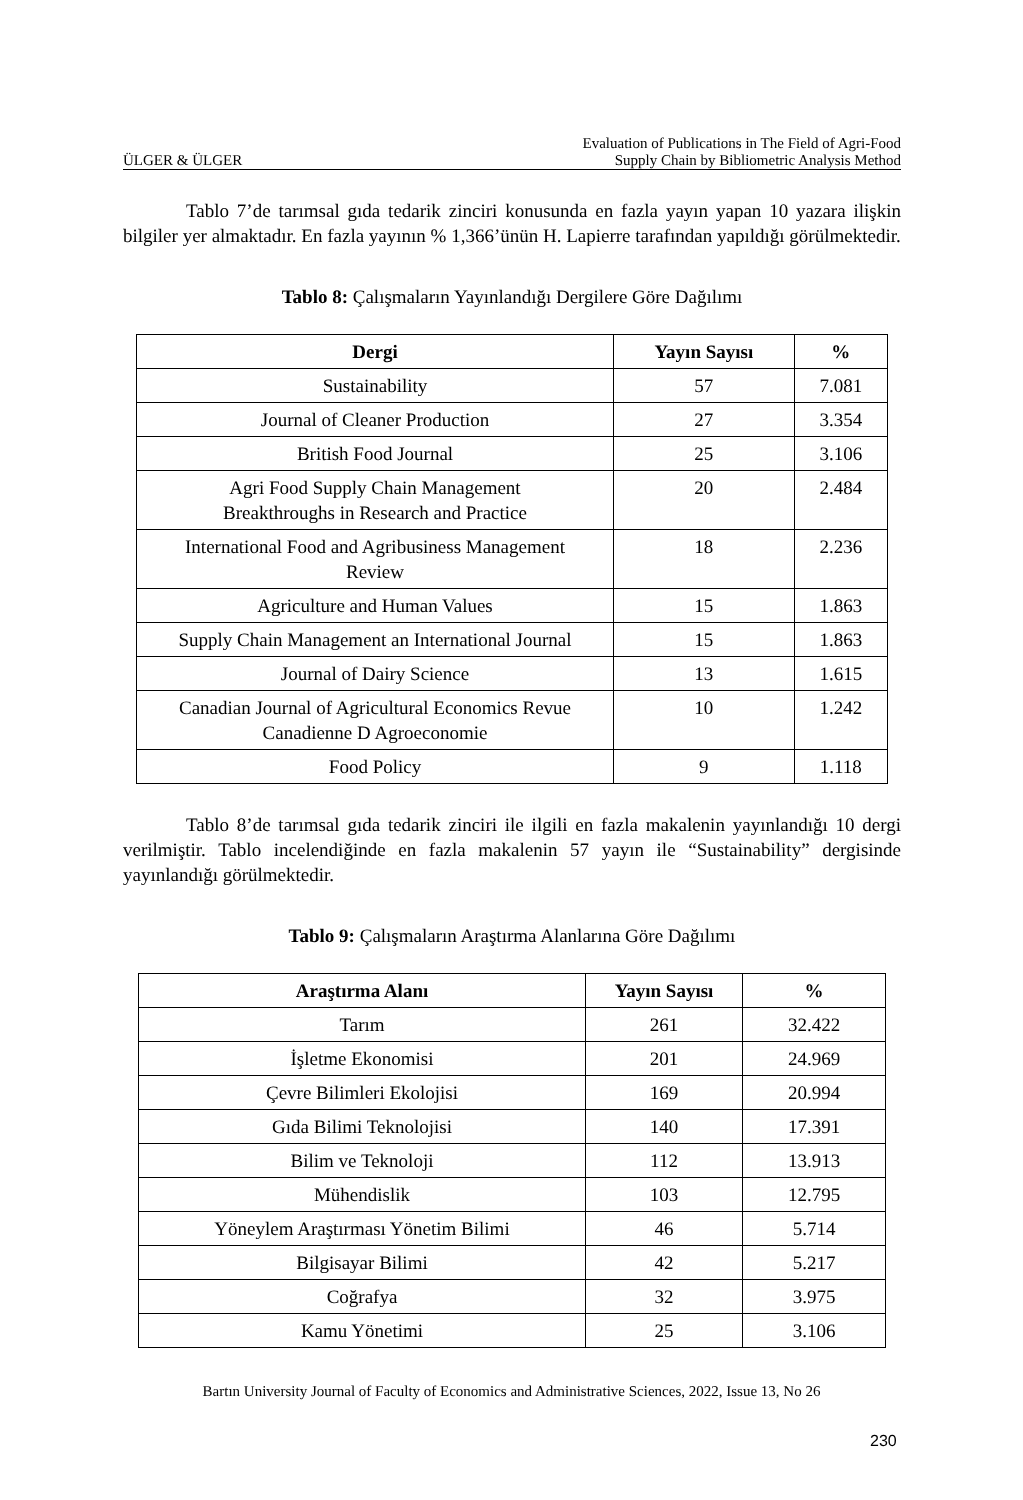ÜLGER & ÜLGER Evaluation of Publications in The Field of Agri-Food
Supply Chain by Bibliometric Analysis Method
Tablo 7’de tarımsal gıda tedarik zinciri konusunda en fazla yayın yapan 10 yazara ilişkin bilgiler yer almaktadır. En fazla yayının % 1,366’ünün H. Lapierre tarafından yapıldığı görülmektedir.
Tablo 8: Çalışmaların Yayınlandığı Dergilere Göre Dağılımı
| Dergi | Yayın Sayısı | % |
| --- | --- | --- |
| Sustainability | 57 | 7.081 |
| Journal of Cleaner Production | 27 | 3.354 |
| British Food Journal | 25 | 3.106 |
| Agri Food Supply Chain Management Breakthroughs in Research and Practice | 20 | 2.484 |
| International Food and Agribusiness Management Review | 18 | 2.236 |
| Agriculture and Human Values | 15 | 1.863 |
| Supply Chain Management an International Journal | 15 | 1.863 |
| Journal of Dairy Science | 13 | 1.615 |
| Canadian Journal of Agricultural Economics Revue Canadienne D Agroeconomie | 10 | 1.242 |
| Food Policy | 9 | 1.118 |
Tablo 8’de tarımsal gıda tedarik zinciri ile ilgili en fazla makalenin yayınlandığı 10 dergi verilmiştir. Tablo incelendiğinde en fazla makalenin 57 yayın ile “Sustainability” dergisinde yayınlandığı görülmektedir.
Tablo 9: Çalışmaların Araştırma Alanlarına Göre Dağılımı
| Araştırma Alanı | Yayın Sayısı | % |
| --- | --- | --- |
| Tarım | 261 | 32.422 |
| İşletme Ekonomisi | 201 | 24.969 |
| Çevre Bilimleri Ekolojisi | 169 | 20.994 |
| Gıda Bilimi Teknolojisi | 140 | 17.391 |
| Bilim ve Teknoloji | 112 | 13.913 |
| Mühendislik | 103 | 12.795 |
| Yöneylem Araştırması Yönetim Bilimi | 46 | 5.714 |
| Bilgisayar Bilimi | 42 | 5.217 |
| Coğrafya | 32 | 3.975 |
| Kamu Yönetimi | 25 | 3.106 |
Bartın University Journal of Faculty of Economics and Administrative Sciences, 2022, Issue 13, No 26
230